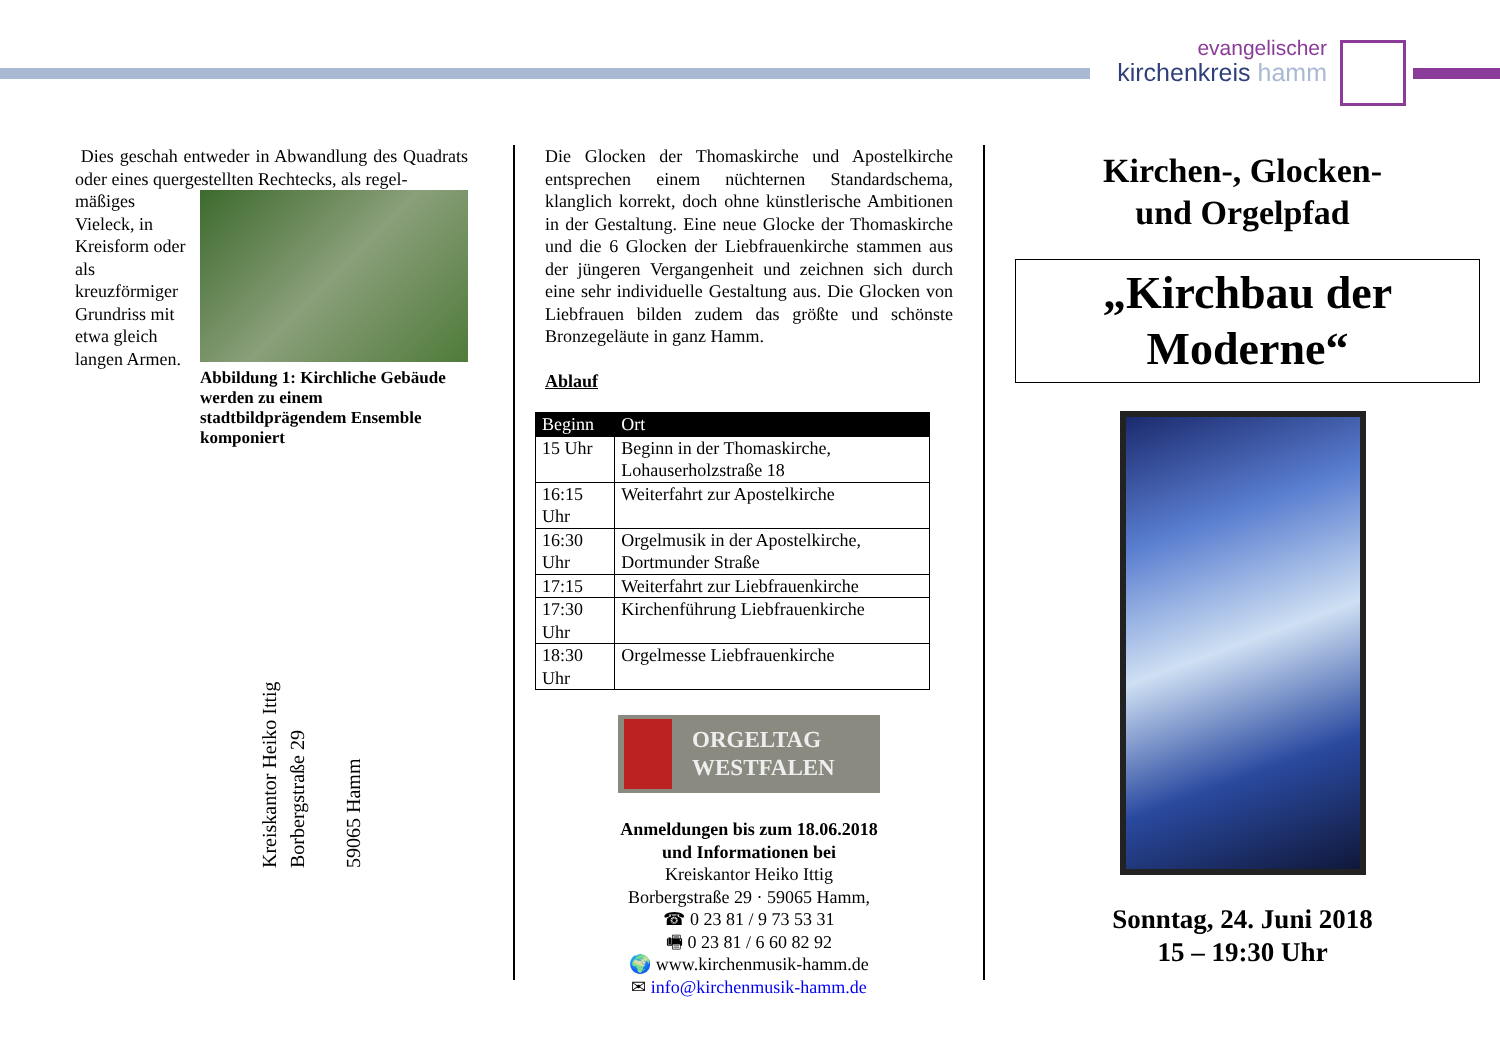evangelischer
kirchenkreis hamm
Dies geschah entweder in Abwandlung des Quadrats oder eines quergestellten Rechtecks, als regel-
Abbildung 1: Kirchliche Gebäude werden zu einem stadtbildprägendem Ensemble komponiert
mäßiges Vieleck, in Kreisform oder als kreuzförmiger Grundriss mit etwa gleich langen Armen.
Kreiskantor Heiko Ittig
Borbergstraße 29
59065 Hamm
Die Glocken der Thomaskirche und Apostelkirche entsprechen einem nüchternen Standardschema, klanglich korrekt, doch ohne künstlerische Ambitionen in der Gestaltung. Eine neue Glocke der Thomaskirche und die 6 Glocken der Liebfrauenkirche stammen aus der jüngeren Vergangenheit und zeichnen sich durch eine sehr individuelle Gestaltung aus. Die Glocken von Liebfrauen bilden zudem das größte und schönste Bronzegeläute in ganz Hamm.
Ablauf
| Beginn | Ort |
| --- | --- |
| 15 Uhr | Beginn in der Thomaskirche, Lohauserholzstraße 18 |
| 16:15 Uhr | Weiterfahrt zur Apostelkirche |
| 16:30 Uhr | Orgelmusik in der Apostelkirche, Dortmunder Straße |
| 17:15 | Weiterfahrt zur Liebfrauenkirche |
| 17:30 Uhr | Kirchenführung Liebfrauenkirche |
| 18:30 Uhr | Orgelmesse Liebfrauenkirche |
ORGELTAG
WESTFALEN
Anmeldungen bis zum 18.06.2018
und Informationen bei
Kreiskantor Heiko Ittig
Borbergstraße 29 · 59065 Hamm,
☎ 0 23 81 / 9 73 53 31
🖷 0 23 81 / 6 60 82 92
🌍 www.kirchenmusik-hamm.de
✉ info@kirchenmusik-hamm.de
Kirchen-, Glocken-
und Orgelpfad
„Kirchbau der Moderne“
Sonntag, 24. Juni 2018
15 – 19:30 Uhr